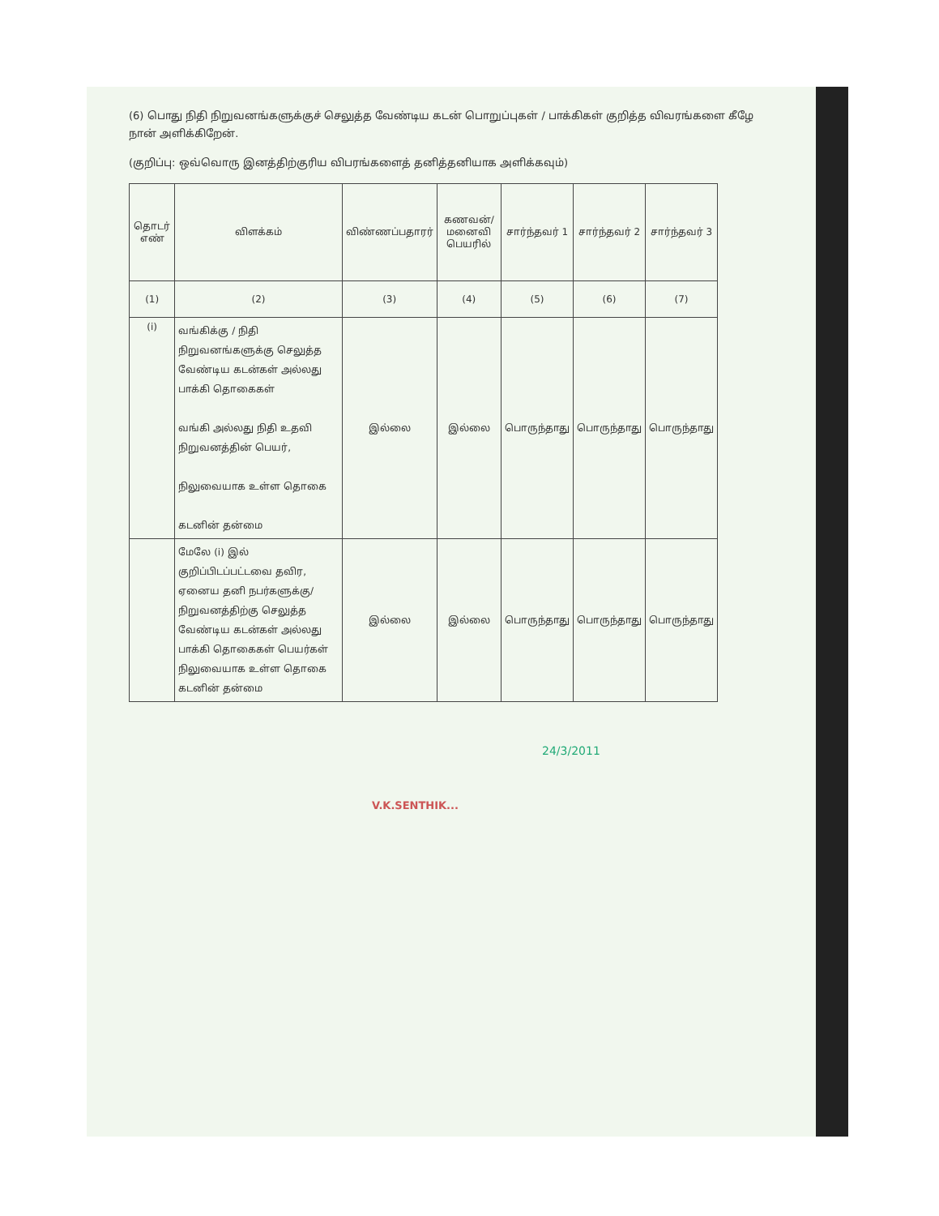(6) பொது நிதி நிறுவனங்களுக்குச் செலுத்த வேண்டிய கடன் பொறுப்புகள் / பாக்கிகள் குறித்த விவரங்களை கீழே நான் அளிக்கிறேன்.
(குறிப்பு: ஒவ்வொரு இனத்திற்குரிய விபரங்களைத் தனித்தனியாக அளிக்கவும்)
| தொடர் எண் | விளக்கம் | விண்ணப்பதாரர் | கணவன்/ மனைவி பெயரில் | சார்ந்தவர் 1 | சார்ந்தவர் 2 | சார்ந்தவர் 3 |
| --- | --- | --- | --- | --- | --- | --- |
| (1) | (2) | (3) | (4) | (5) | (6) | (7) |
| (i) | வங்கிக்கு / நிதி நிறுவனங்களுக்கு செலுத்த வேண்டிய கடன்கள் அல்லது பாக்கி தொகைகள் வங்கி அல்லது நிதி உதவி நிறுவனத்தின் பெயர், நிலுவையாக உள்ள தொகை கடனின் தன்மை | இல்லை | இல்லை | பொருந்தாது | பொருந்தாது | பொருந்தாது |
| | மேலே (i) இல் குறிப்பிடப்பட்டவை தவிர, ஏனைய தனி நபர்களுக்கு/ நிறுவனத்திற்கு செலுத்த வேண்டிய கடன்கள் அல்லது பாக்கி தொகைகள் பெயர்கள் நிலுவையாக உள்ள தொகை கடனின் தன்மை | இல்லை | இல்லை | பொருந்தாது | பொருந்தாது | பொருந்தாது |
24/3/2011
V.K.SENTHIK...